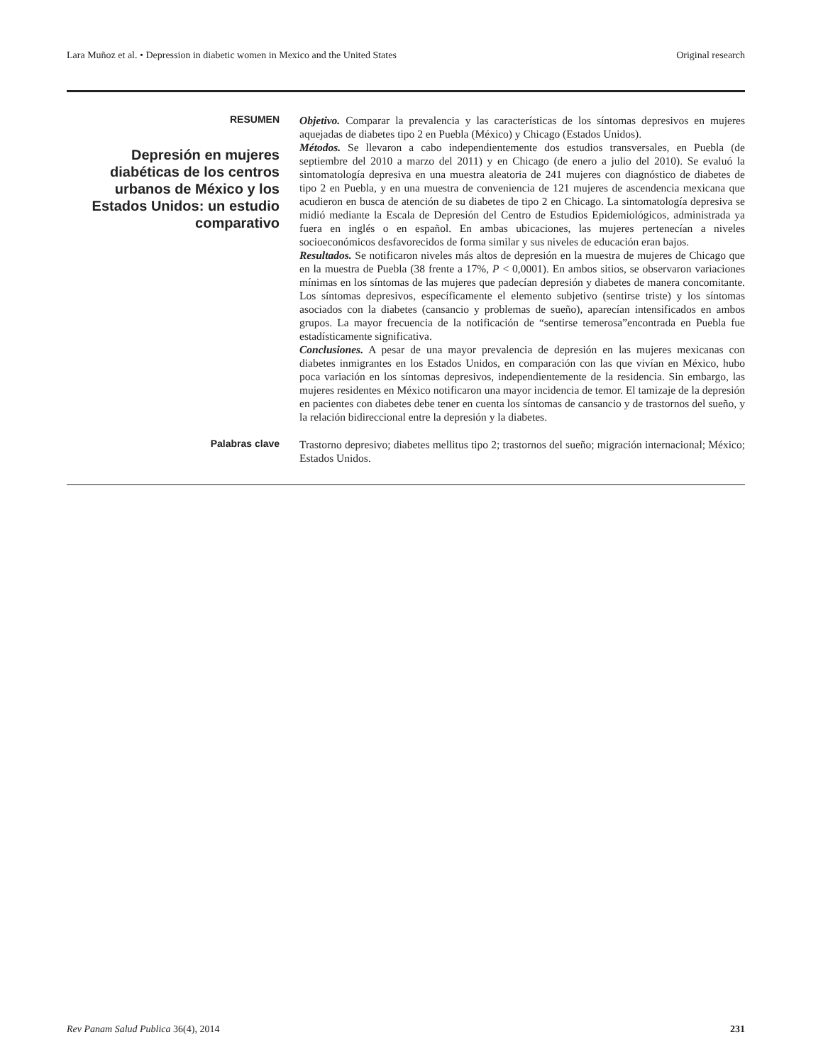Lara Muñoz et al. • Depression in diabetic women in Mexico and the United States Original research
RESUMEN
Depresión en mujeres diabéticas de los centros urbanos de México y los Estados Unidos: un estudio comparativo
Objetivo. Comparar la prevalencia y las características de los síntomas depresivos en mujeres aquejadas de diabetes tipo 2 en Puebla (México) y Chicago (Estados Unidos).
Métodos. Se llevaron a cabo independientemente dos estudios transversales, en Puebla (de septiembre del 2010 a marzo del 2011) y en Chicago (de enero a julio del 2010). Se evaluó la sintomatología depresiva en una muestra aleatoria de 241 mujeres con diagnóstico de diabetes de tipo 2 en Puebla, y en una muestra de conveniencia de 121 mujeres de ascendencia mexicana que acudieron en busca de atención de su diabetes de tipo 2 en Chicago. La sintomatología depresiva se midió mediante la Escala de Depresión del Centro de Estudios Epidemiológicos, administrada ya fuera en inglés o en español. En ambas ubicaciones, las mujeres pertenecían a niveles socioeconómicos desfavorecidos de forma similar y sus niveles de educación eran bajos.
Resultados. Se notificaron niveles más altos de depresión en la muestra de mujeres de Chicago que en la muestra de Puebla (38 frente a 17%, P < 0,0001). En ambos sitios, se observaron variaciones mínimas en los síntomas de las mujeres que padecían depresión y diabetes de manera concomitante. Los síntomas depresivos, específicamente el elemento subjetivo (sentirse triste) y los síntomas asociados con la diabetes (cansancio y problemas de sueño), aparecían intensificados en ambos grupos. La mayor frecuencia de la notificación de “sentirse temerosa”encontrada en Puebla fue estadísticamente significativa.
Conclusiones. A pesar de una mayor prevalencia de depresión en las mujeres mexicanas con diabetes inmigrantes en los Estados Unidos, en comparación con las que vivían en México, hubo poca variación en los síntomas depresivos, independientemente de la residencia. Sin embargo, las mujeres residentes en México notificaron una mayor incidencia de temor. El tamizaje de la depresión en pacientes con diabetes debe tener en cuenta los síntomas de cansancio y de trastornos del sueño, y la relación bidireccional entre la depresión y la diabetes.
Palabras clave Trastorno depresivo; diabetes mellitus tipo 2; trastornos del sueño; migración internacional; México; Estados Unidos.
Rev Panam Salud Publica 36(4), 2014 231